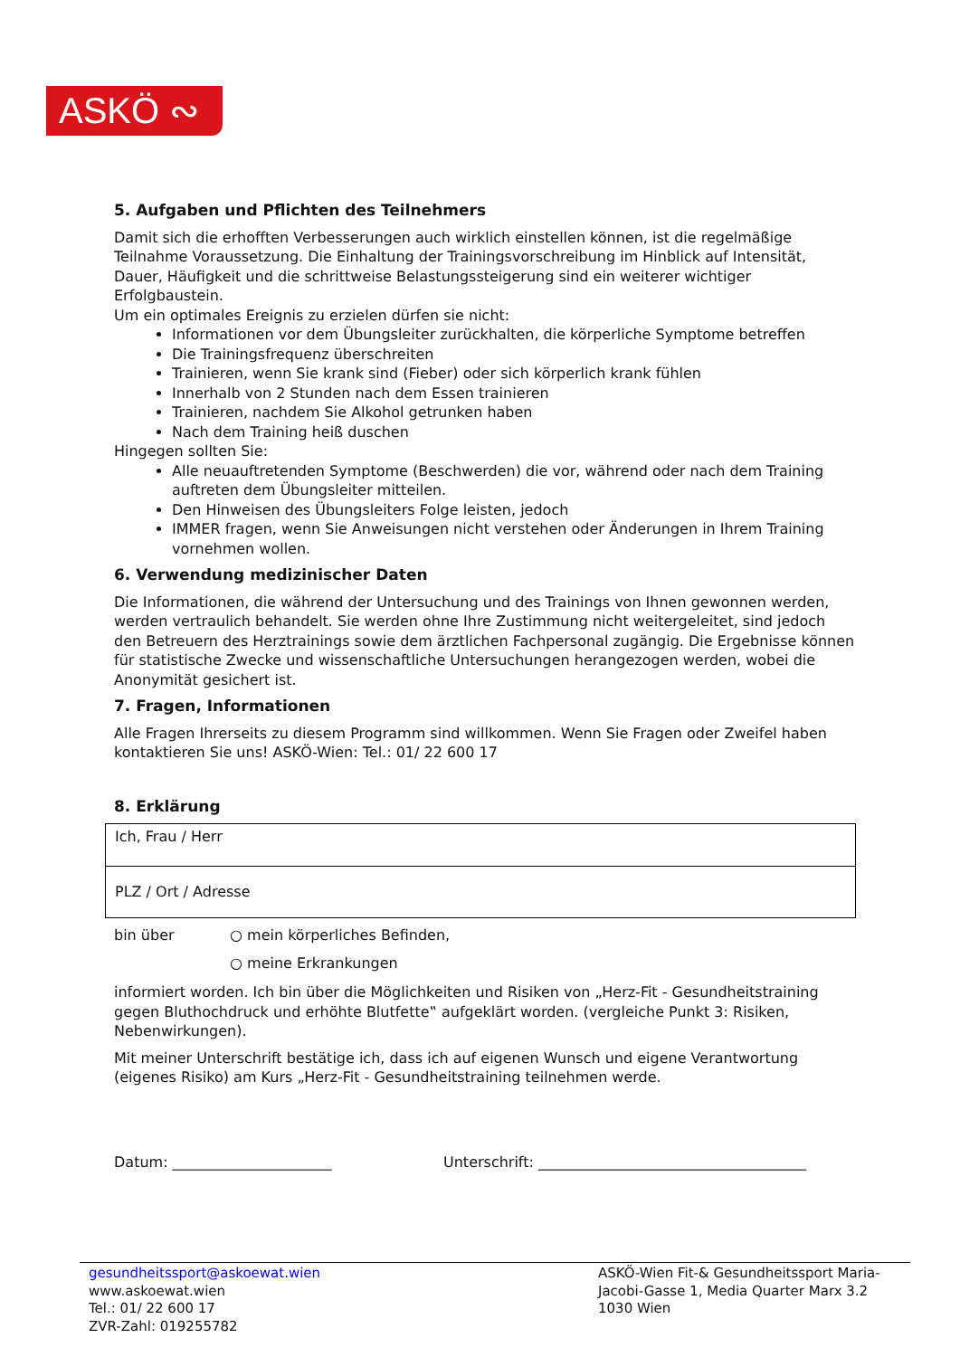ASKÖ ∾
5. Aufgaben und Pflichten des Teilnehmers
Damit sich die erhofften Verbesserungen auch wirklich einstellen können, ist die regelmäßige Teilnahme Voraussetzung. Die Einhaltung der Trainingsvorschreibung im Hinblick auf Intensität, Dauer, Häufigkeit und die schrittweise Belastungssteigerung sind ein weiterer wichtiger Erfolgbaustein.
Um ein optimales Ereignis zu erzielen dürfen sie nicht:
Informationen vor dem Übungsleiter zurückhalten, die körperliche Symptome betreffen
Die Trainingsfrequenz überschreiten
Trainieren, wenn Sie krank sind (Fieber) oder sich körperlich krank fühlen
Innerhalb von 2 Stunden nach dem Essen trainieren
Trainieren, nachdem Sie Alkohol getrunken haben
Nach dem Training heiß duschen
Hingegen sollten Sie:
Alle neuauftretenden Symptome (Beschwerden) die vor, während oder nach dem Training auftreten dem Übungsleiter mitteilen.
Den Hinweisen des Übungsleiters Folge leisten, jedoch
IMMER fragen, wenn Sie Anweisungen nicht verstehen oder Änderungen in Ihrem Training vornehmen wollen.
6. Verwendung medizinischer Daten
Die Informationen, die während der Untersuchung und des Trainings von Ihnen gewonnen werden, werden vertraulich behandelt. Sie werden ohne Ihre Zustimmung nicht weitergeleitet, sind jedoch den Betreuern des Herztrainings sowie dem ärztlichen Fachpersonal zugängig. Die Ergebnisse können für statistische Zwecke und wissenschaftliche Untersuchungen herangezogen werden, wobei die Anonymität gesichert ist.
7. Fragen, Informationen
Alle Fragen Ihrerseits zu diesem Programm sind willkommen. Wenn Sie Fragen oder Zweifel haben kontaktieren Sie uns! ASKÖ-Wien: Tel.: 01/ 22 600 17
8. Erklärung
| Ich, Frau / Herr |
| PLZ / Ort / Adresse |
bin über
○ mein körperliches Befinden,
○ meine Erkrankungen
informiert worden. Ich bin über die Möglichkeiten und Risiken von „Herz-Fit - Gesundheitstraining gegen Bluthochdruck und erhöhte Blutfette‟ aufgeklärt worden. (vergleiche Punkt 3: Risiken, Nebenwirkungen).
Mit meiner Unterschrift bestätige ich, dass ich auf eigenen Wunsch und eigene Verantwortung (eigenes Risiko) am Kurs „Herz-Fit - Gesundheitstraining teilnehmen werde.
Datum: ______________________ Unterschrift: _____________________________________
gesundheitssport@askoewat.wien
www.askoewat.wien
Tel.: 01/ 22 600 17
ZVR-Zahl: 019255782
ASKÖ-Wien Fit-& Gesundheitssport Maria-Jacobi-Gasse 1, Media Quarter Marx 3.2
1030 Wien